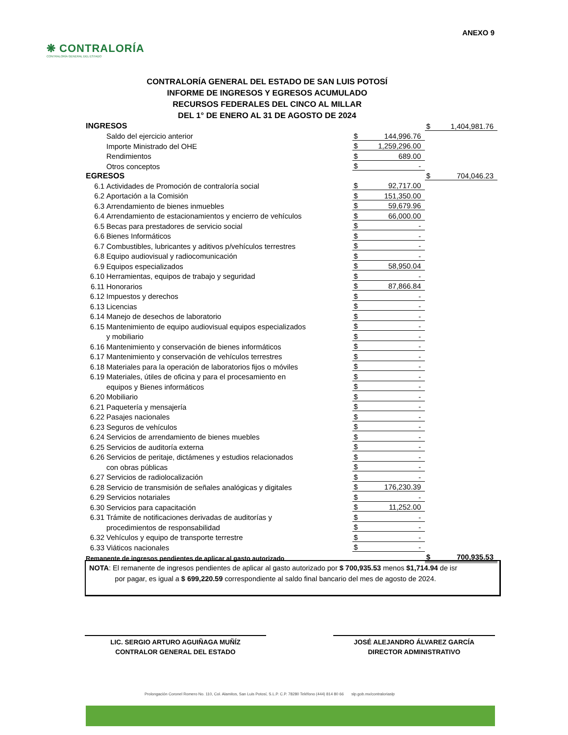ANEXO 9
❋ CONTRALORÍA
CONTRALORÍA GENERAL DEL ESTADO
CONTRALORÍA GENERAL DEL ESTADO DE SAN LUIS POTOSÍ
INFORME DE INGRESOS Y EGRESOS ACUMULADO
RECURSOS FEDERALES DEL CINCO AL MILLAR
DEL 1° DE ENERO AL 31 DE AGOSTO DE 2024
| INGRESOS | | | | $ | 1,404,981.76 |
| | Saldo del ejercicio anterior | $ | 144,996.76 | | |
| | Importe Ministrado del OHE | $ | 1,259,296.00 | | |
| | Rendimientos | $ | 689.00 | | |
| | Otros conceptos | $ | - | | |
| EGRESOS | | | | $ | 704,046.23 |
| 6.1 | Actividades de Promoción de contraloría social | $ | 92,717.00 | | |
| 6.2 | Aportación a la Comisión | $ | 151,350.00 | | |
| 6.3 | Arrendamiento de bienes inmuebles | $ | 59,679.96 | | |
| 6.4 | Arrendamiento de estacionamientos y encierro de vehículos | $ | 66,000.00 | | |
| 6.5 | Becas para prestadores de servicio social | $ | - | | |
| 6.6 | Bienes Informáticos | $ | - | | |
| 6.7 | Combustibles, lubricantes y aditivos p/vehículos terrestres | $ | - | | |
| 6.8 | Equipo audiovisual y radiocomunicación | $ | - | | |
| 6.9 | Equipos especializados | $ | 58,950.04 | | |
| 6.10 | Herramientas, equipos de trabajo y seguridad | $ | - | | |
| 6.11 | Honorarios | $ | 87,866.84 | | |
| 6.12 | Impuestos y derechos | $ | - | | |
| 6.13 | Licencias | $ | - | | |
| 6.14 | Manejo de desechos de laboratorio | $ | - | | |
| 6.15 | Mantenimiento de equipo audiovisual equipos especializados | $ | - | | |
| | y mobiliario | $ | - | | |
| 6.16 | Mantenimiento y conservación de bienes informáticos | $ | - | | |
| 6.17 | Mantenimiento y conservación de vehículos terrestres | $ | - | | |
| 6.18 | Materiales para la operación de laboratorios fijos o móviles | $ | - | | |
| 6.19 | Materiales, útiles de oficina y para el procesamiento en | $ | - | | |
| | equipos y Bienes informáticos | $ | - | | |
| 6.20 | Mobiliario | $ | - | | |
| 6.21 | Paquetería y mensajería | $ | - | | |
| 6.22 | Pasajes nacionales | $ | - | | |
| 6.23 | Seguros de vehículos | $ | - | | |
| 6.24 | Servicios de arrendamiento de bienes muebles | $ | - | | |
| 6.25 | Servicios de auditoría externa | $ | - | | |
| 6.26 | Servicios de peritaje, dictámenes y estudios relacionados | $ | - | | |
| | con obras públicas | $ | - | | |
| 6.27 | Servicios de radiolocalización | $ | - | | |
| 6.28 | Servicio de transmisión de señales analógicas y digitales | $ | 176,230.39 | | |
| 6.29 | Servicios notariales | $ | - | | |
| 6.30 | Servicios para capacitación | $ | 11,252.00 | | |
| 6.31 | Trámite de notificaciones derivadas de auditorías y | $ | - | | |
| | procedimientos de responsabilidad | $ | - | | |
| 6.32 | Vehículos y equipo de transporte terrestre | $ | - | | |
| 6.33 | Viáticos nacionales | $ | - | | |
| Remanente de ingresos pendientes de aplicar al gasto autorizado | | | | $ | 700,935.53 |
NOTA: El remanente de ingresos pendientes de aplicar al gasto autorizado por $ 700,935.53 menos $1,714.94 de isr
por pagar, es igual a $ 699,220.59 correspondiente al saldo final bancario del mes de agosto de 2024.
LIC. SERGIO ARTURO AGUIÑAGA MUÑÍZ
CONTRALOR GENERAL DEL ESTADO
JOSÉ ALEJANDRO ÁLVAREZ GARCÍA
DIRECTOR ADMINISTRATIVO
Prolongación Coronel Romero No. 110, Col. Alamitos, San Luis Potosí, S.L.P. C.P. 78280 Teléfono (444) 814 80 66 slp.gob.mx/contraloriaslp